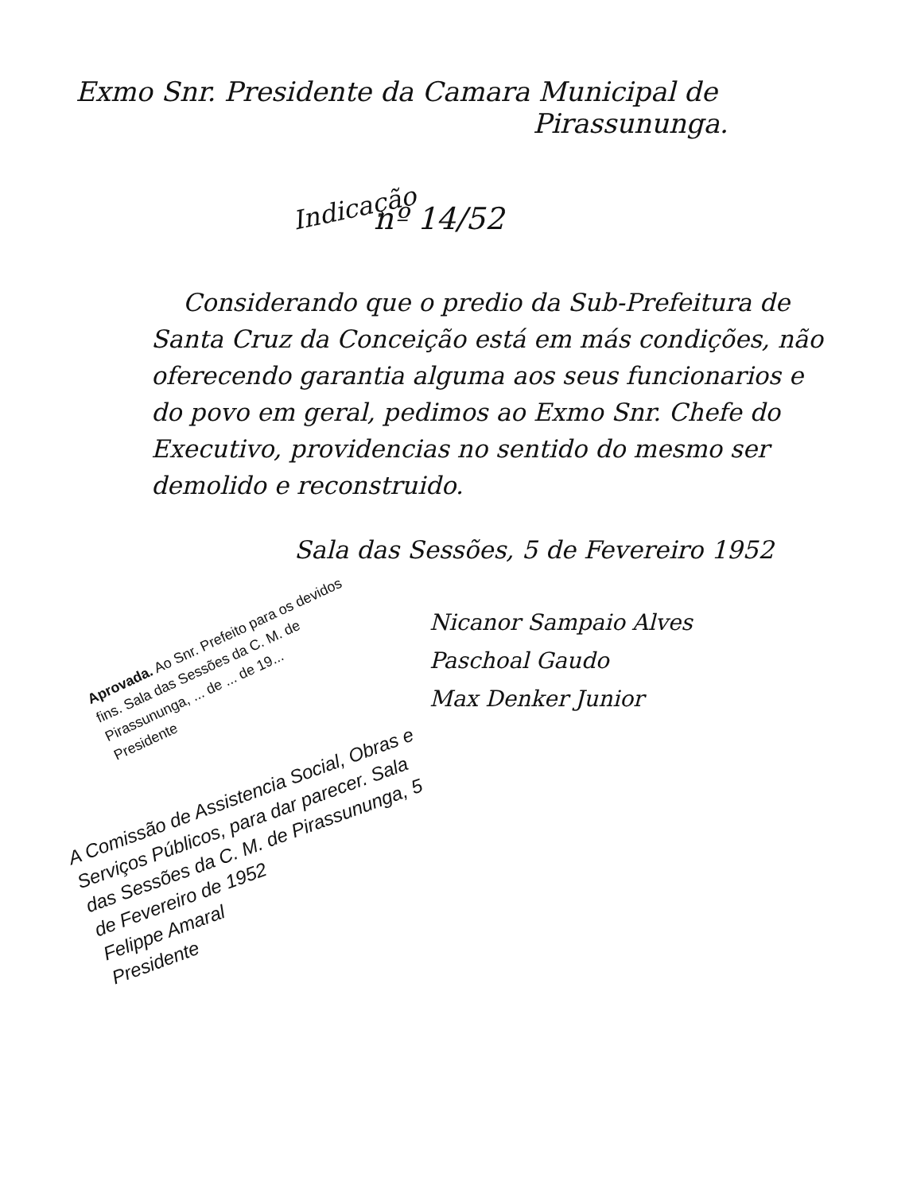Exmo Snr. Presidente da Camara Municipal de
Pirassununga.
Indicação
nº 14/52
Considerando que o predio da Sub-Prefeitura de Santa Cruz da Conceição está em más condições, não oferecendo garantia alguma aos seus funcionarios e do povo em geral, pedimos ao Exmo Snr. Chefe do Executivo, providencias no sentido do mesmo ser demolido e reconstruido.
Sala das Sessões, 5 de Fevereiro 1952
Nicanor Sampaio Alves
Paschoal Gaudo
Max Denker Junior
Aprovada. Ao Snr. Prefeito para os devidos fins. Sala das Sessões da C. M. de Pirassununga, ... de ... de 19...
Presidente
A Comissão de Assistencia Social, Obras e Serviços Públicos, para dar parecer. Sala das Sessões da C. M. de Pirassununga, 5 de Fevereiro de 1952
Felippe Amaral
Presidente